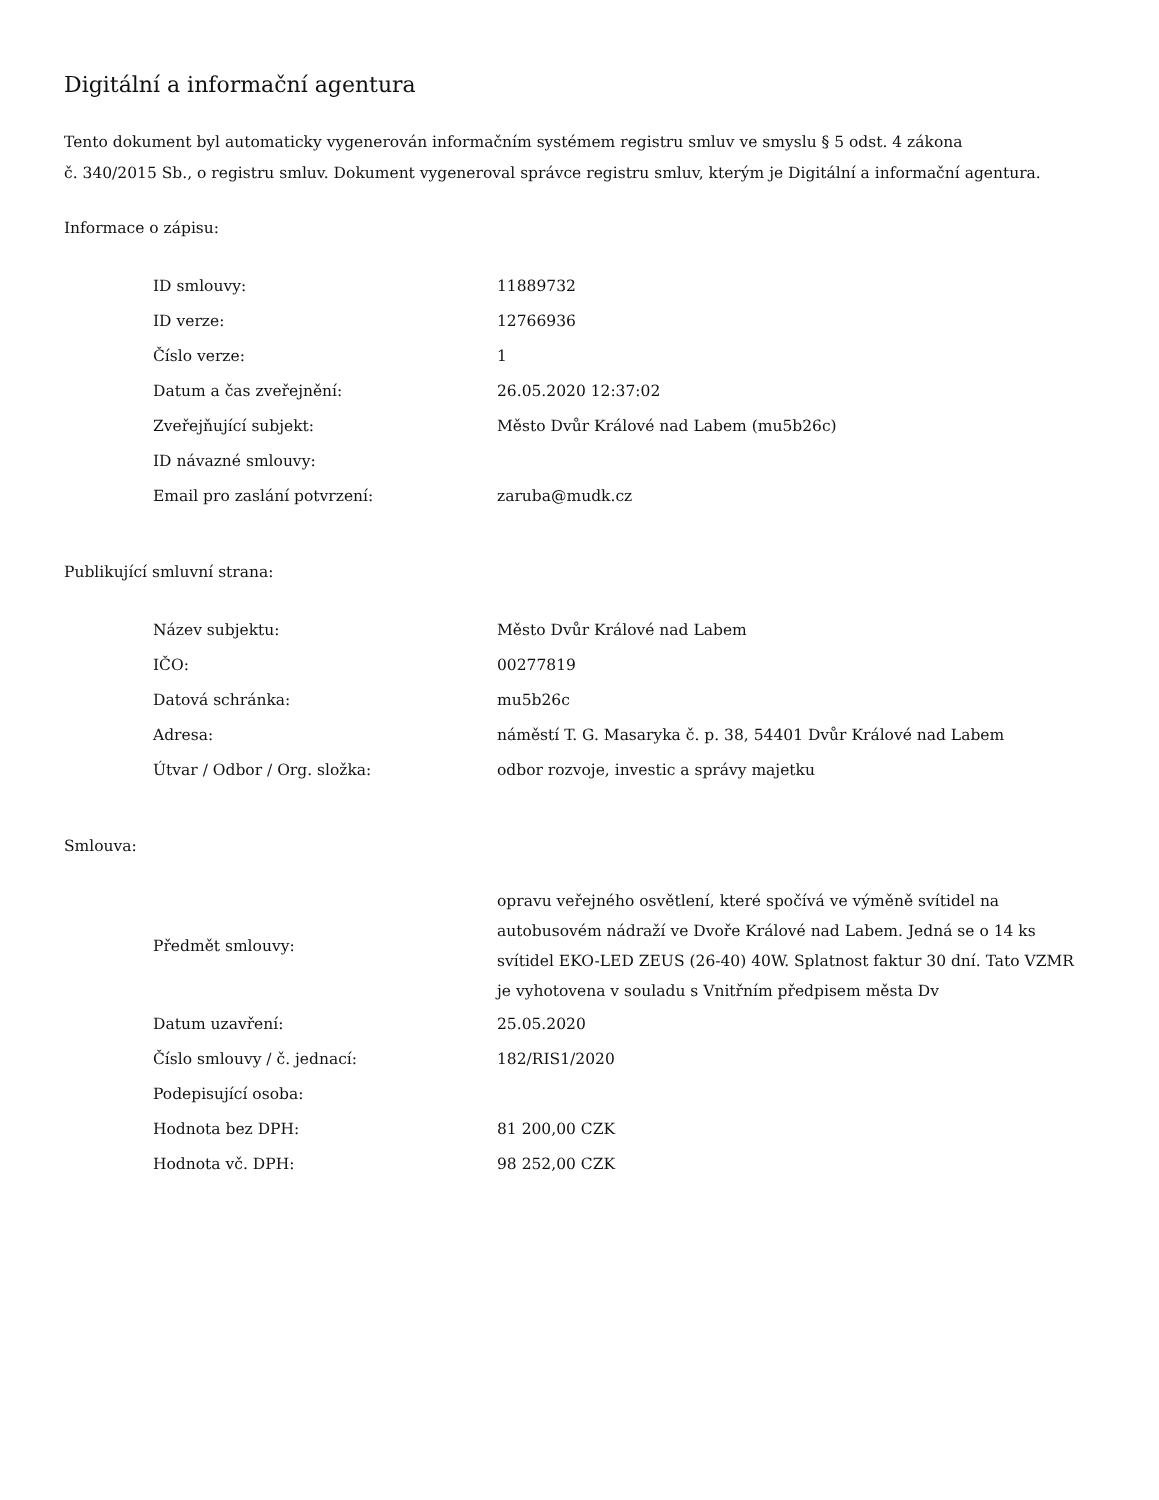Digitální a informační agentura
Tento dokument byl automaticky vygenerován informačním systémem registru smluv ve smyslu § 5 odst. 4 zákona
č. 340/2015 Sb., o registru smluv. Dokument vygeneroval správce registru smluv, kterým je Digitální a informační agentura.
Informace o zápisu:
| ID smlouvy: | 11889732 |
| ID verze: | 12766936 |
| Číslo verze: | 1 |
| Datum a čas zveřejnění: | 26.05.2020 12:37:02 |
| Zveřejňující subjekt: | Město Dvůr Králové nad Labem (mu5b26c) |
| ID návazné smlouvy: | |
| Email pro zaslání potvrzení: | zaruba@mudk.cz |
Publikující smluvní strana:
| Název subjektu: | Město Dvůr Králové nad Labem |
| IČO: | 00277819 |
| Datová schránka: | mu5b26c |
| Adresa: | náměstí T. G. Masaryka č. p. 38, 54401 Dvůr Králové nad Labem |
| Útvar / Odbor / Org. složka: | odbor rozvoje, investic a správy majetku |
Smlouva:
| Předmět smlouvy: | opravu veřejného osvětlení, které spočívá ve výměně svítidel na autobusovém nádraží ve Dvoře Králové nad Labem. Jedná se o 14 ks svítidel EKO-LED ZEUS (26-40) 40W. Splatnost faktur 30 dní. Tato VZMR je vyhotovena v souladu s Vnitřním předpisem města Dv |
| Datum uzavření: | 25.05.2020 |
| Číslo smlouvy / č. jednací: | 182/RIS1/2020 |
| Podepisující osoba: | |
| Hodnota bez DPH: | 81 200,00 CZK |
| Hodnota vč. DPH: | 98 252,00 CZK |